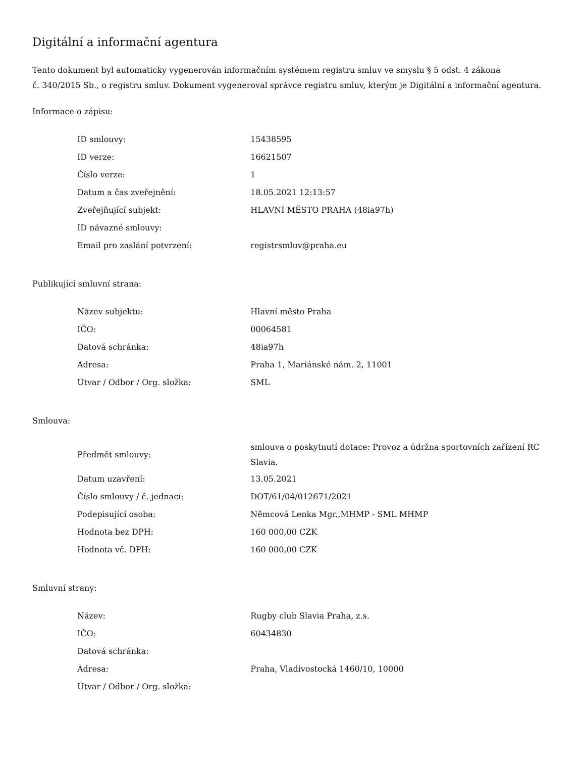Digitální a informační agentura
Tento dokument byl automaticky vygenerován informačním systémem registru smluv ve smyslu § 5 odst. 4 zákona
č. 340/2015 Sb., o registru smluv. Dokument vygeneroval správce registru smluv, kterým je Digitální a informační agentura.
Informace o zápisu:
| ID smlouvy: | 15438595 |
| ID verze: | 16621507 |
| Číslo verze: | 1 |
| Datum a čas zveřejnění: | 18.05.2021 12:13:57 |
| Zveřejňující subjekt: | HLAVNÍ MĚSTO PRAHA (48ia97h) |
| ID návazné smlouvy: | |
| Email pro zaslání potvrzení: | registrsmluv@praha.eu |
Publikující smluvní strana:
| Název subjektu: | Hlavní město Praha |
| IČO: | 00064581 |
| Datová schránka: | 48ia97h |
| Adresa: | Praha 1, Mariánské nám. 2, 11001 |
| Útvar / Odbor / Org. složka: | SML |
Smlouva:
| Předmět smlouvy: | smlouva o poskytnutí dotace: Provoz a údržna sportovních zařízení RC Slavia. |
| Datum uzavření: | 13.05.2021 |
| Číslo smlouvy / č. jednací: | DOT/61/04/012671/2021 |
| Podepisující osoba: | Němcová Lenka Mgr.,MHMP - SML MHMP |
| Hodnota bez DPH: | 160 000,00 CZK |
| Hodnota vč. DPH: | 160 000,00 CZK |
Smluvní strany:
| Název: | Rugby club Slavia Praha, z.s. |
| IČO: | 60434830 |
| Datová schránka: | |
| Adresa: | Praha, Vladivostocká 1460/10, 10000 |
| Útvar / Odbor / Org. složka: | |